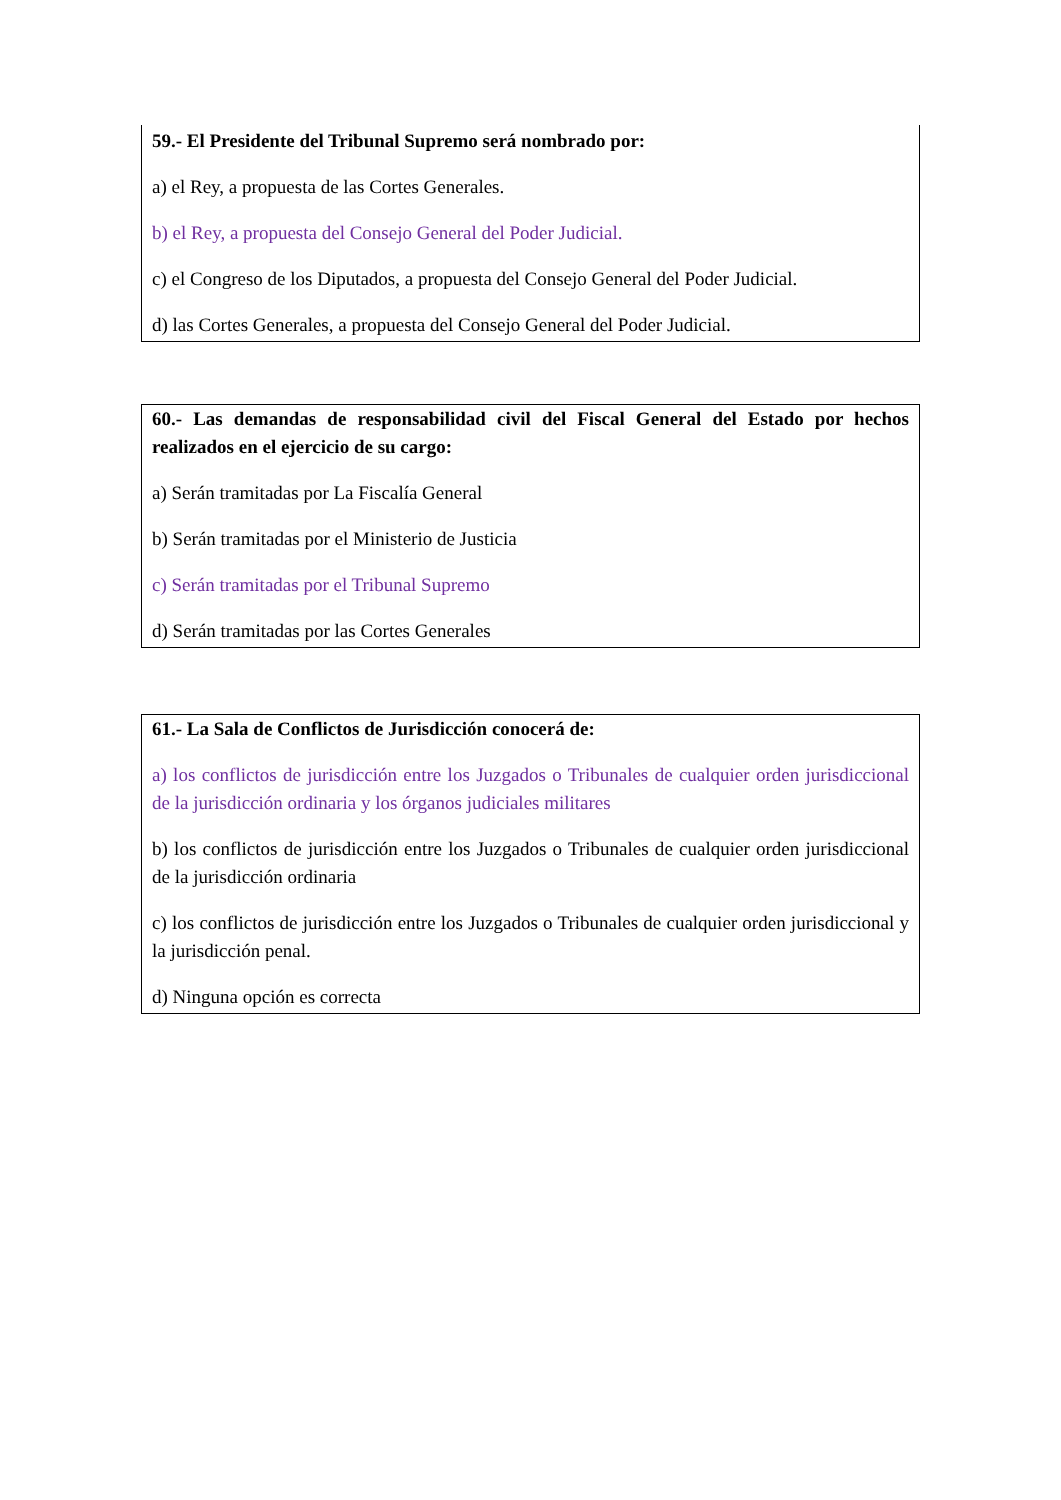59.- El Presidente del Tribunal Supremo será nombrado por:
a) el Rey, a propuesta de las Cortes Generales.
b) el Rey, a propuesta del Consejo General del Poder Judicial.
c) el Congreso de los Diputados, a propuesta del Consejo General del Poder Judicial.
d) las Cortes Generales, a propuesta del Consejo General del Poder Judicial.
60.- Las demandas de responsabilidad civil del Fiscal General del Estado por hechos realizados en el ejercicio de su cargo:
a) Serán tramitadas por La Fiscalía General
b) Serán tramitadas por el Ministerio de Justicia
c) Serán tramitadas por el Tribunal Supremo
d) Serán tramitadas por las Cortes Generales
61.- La Sala de Conflictos de Jurisdicción conocerá de:
a) los conflictos de jurisdicción entre los Juzgados o Tribunales de cualquier orden jurisdiccional de la jurisdicción ordinaria y los órganos judiciales militares
b) los conflictos de jurisdicción entre los Juzgados o Tribunales de cualquier orden jurisdiccional de la jurisdicción ordinaria
c) los conflictos de jurisdicción entre los Juzgados o Tribunales de cualquier orden jurisdiccional y la jurisdicción penal.
d) Ninguna opción es correcta